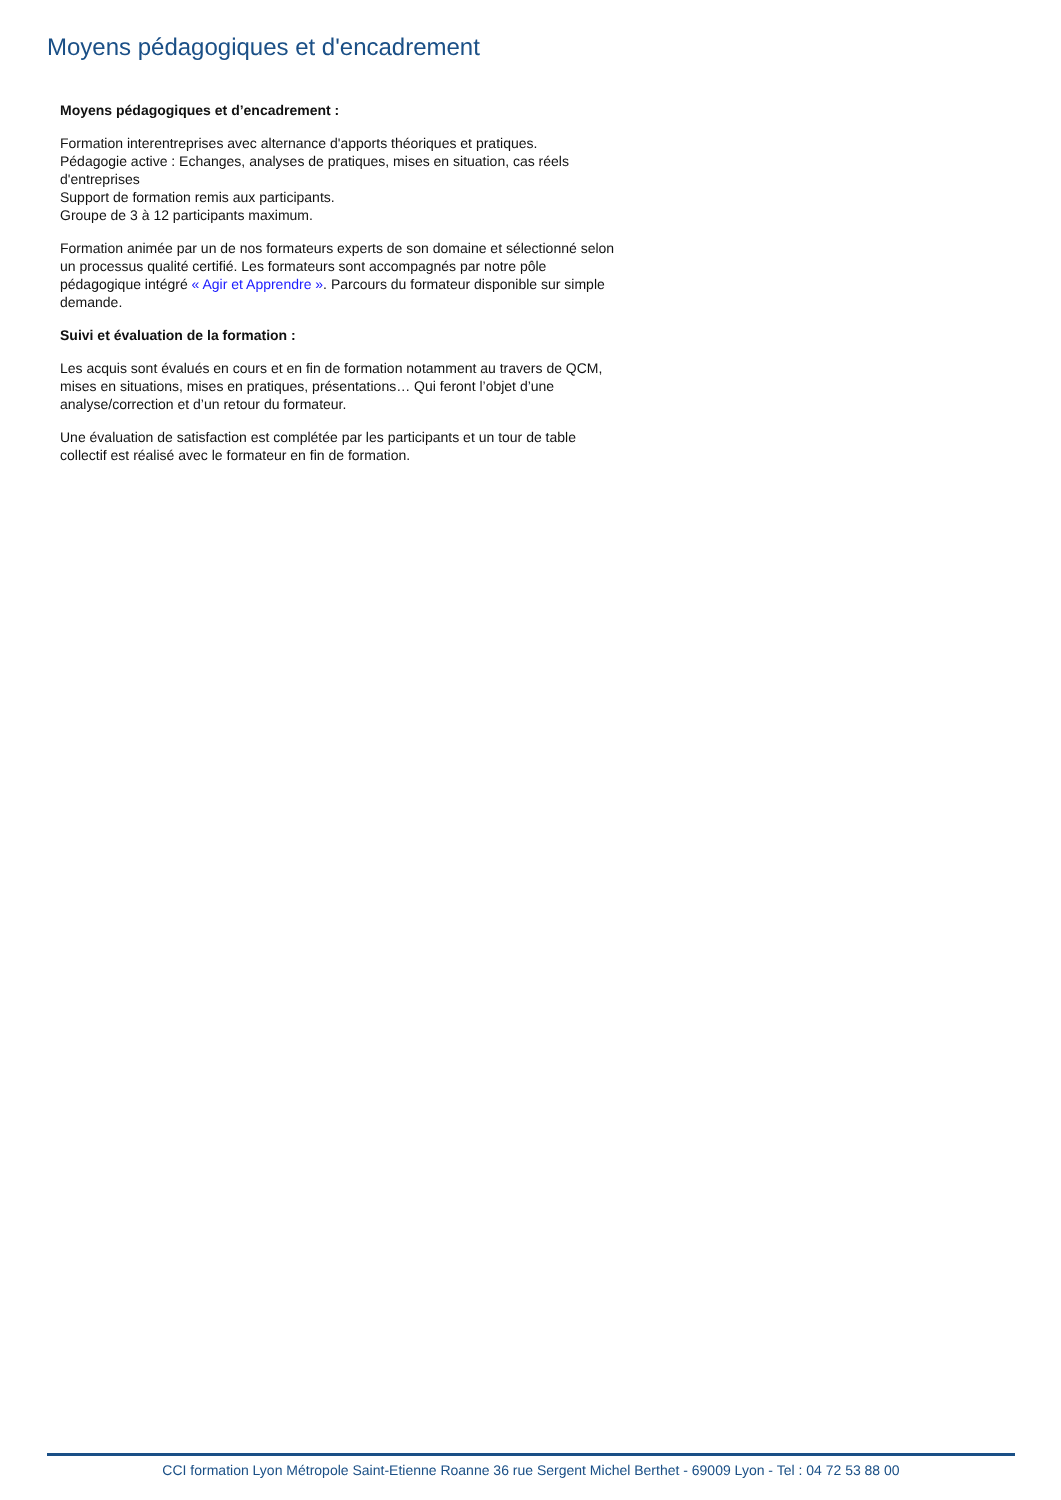Moyens pédagogiques et d'encadrement
Moyens pédagogiques et d’encadrement :
Formation interentreprises avec alternance d'apports théoriques et pratiques.
Pédagogie active : Echanges, analyses de pratiques, mises en situation, cas réels d'entreprises
Support de formation remis aux participants.
Groupe de 3 à 12 participants maximum.
Formation animée par un de nos formateurs experts de son domaine et sélectionné selon un processus qualité certifié. Les formateurs sont accompagnés par notre pôle pédagogique intégré « Agir et Apprendre ». Parcours du formateur disponible sur simple demande.
Suivi et évaluation de la formation :
Les acquis sont évalués en cours et en fin de formation notamment au travers de QCM, mises en situations, mises en pratiques, présentations… Qui feront l’objet d’une analyse/correction et d’un retour du formateur.
Une évaluation de satisfaction est complétée par les participants et un tour de table collectif est réalisé avec le formateur en fin de formation.
CCI formation Lyon Métropole Saint-Etienne Roanne 36 rue Sergent Michel Berthet - 69009 Lyon - Tel : 04 72 53 88 00